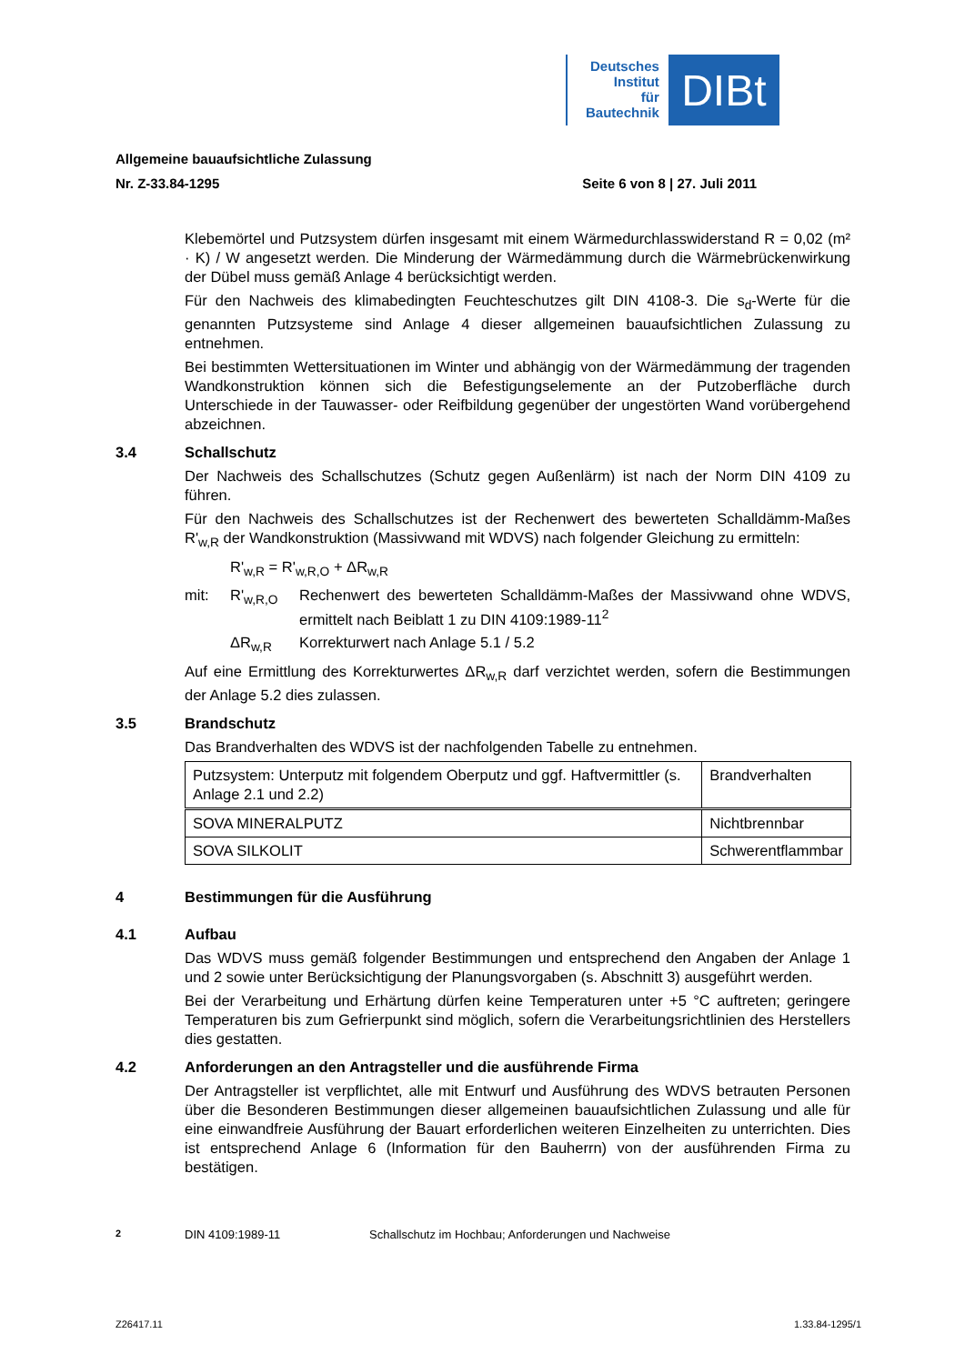Deutsches
Institut
für
Bautechnik
DIBt
Allgemeine bauaufsichtliche Zulassung
Nr. Z-33.84-1295 Seite 6 von 8 | 27. Juli 2011
Klebemörtel und Putzsystem dürfen insgesamt mit einem Wärmedurchlasswiderstand R = 0,02 (m² · K) / W angesetzt werden. Die Minderung der Wärmedämmung durch die Wärmebrückenwirkung der Dübel muss gemäß Anlage 4 berücksichtigt werden.
Für den Nachweis des klimabedingten Feuchteschutzes gilt DIN 4108-3. Die s<sub>d</sub>-Werte für die genannten Putzsysteme sind Anlage 4 dieser allgemeinen bauaufsichtlichen Zulassung zu entnehmen.
Bei bestimmten Wettersituationen im Winter und abhängig von der Wärmedämmung der tragenden Wandkonstruktion können sich die Befestigungselemente an der Putzoberfläche durch Unterschiede in der Tauwasser- oder Reifbildung gegenüber der ungestörten Wand vorübergehend abzeichnen.
3.4 Schallschutz
Der Nachweis des Schallschutzes (Schutz gegen Außenlärm) ist nach der Norm DIN 4109 zu führen.
Für den Nachweis des Schallschutzes ist der Rechenwert des bewerteten Schalldämm-Maßes R'<sub>w,R</sub> der Wandkonstruktion (Massivwand mit WDVS) nach folgender Gleichung zu ermitteln:
R'<sub>w,R</sub> = R'<sub>w,R,O</sub> + ΔR<sub>w,R</sub>
mit: R'<sub>w,R,O</sub> Rechenwert des bewerteten Schalldämm-Maßes der Massivwand ohne WDVS, ermittelt nach Beiblatt 1 zu DIN 4109:1989-11<sup>2</sup>
ΔR<sub>w,R</sub> Korrekturwert nach Anlage 5.1 / 5.2
Auf eine Ermittlung des Korrekturwertes ΔR<sub>w,R</sub> darf verzichtet werden, sofern die Bestimmungen der Anlage 5.2 dies zulassen.
3.5 Brandschutz
Das Brandverhalten des WDVS ist der nachfolgenden Tabelle zu entnehmen.
| Putzsystem: Unterputz mit folgendem Oberputz und ggf. Haftvermittler (s. Anlage 2.1 und 2.2) | Brandverhalten |
| SOVA MINERALPUTZ | Nichtbrennbar |
| SOVA SILKOLIT | Schwerentflammbar |
4 Bestimmungen für die Ausführung
4.1 Aufbau
Das WDVS muss gemäß folgender Bestimmungen und entsprechend den Angaben der Anlage 1 und 2 sowie unter Berücksichtigung der Planungsvorgaben (s. Abschnitt 3) ausgeführt werden.
Bei der Verarbeitung und Erhärtung dürfen keine Temperaturen unter +5 °C auftreten; geringere Temperaturen bis zum Gefrierpunkt sind möglich, sofern die Verarbeitungsrichtlinien des Herstellers dies gestatten.
4.2 Anforderungen an den Antragsteller und die ausführende Firma
Der Antragsteller ist verpflichtet, alle mit Entwurf und Ausführung des WDVS betrauten Personen über die Besonderen Bestimmungen dieser allgemeinen bauaufsichtlichen Zulassung und alle für eine einwandfreie Ausführung der Bauart erforderlichen weiteren Einzelheiten zu unterrichten. Dies ist entsprechend Anlage 6 (Information für den Bauherrn) von der ausführenden Firma zu bestätigen.
<sup>2</sup> DIN 4109:1989-11 Schallschutz im Hochbau; Anforderungen und Nachweise
Z26417.11 1.33.84-1295/1